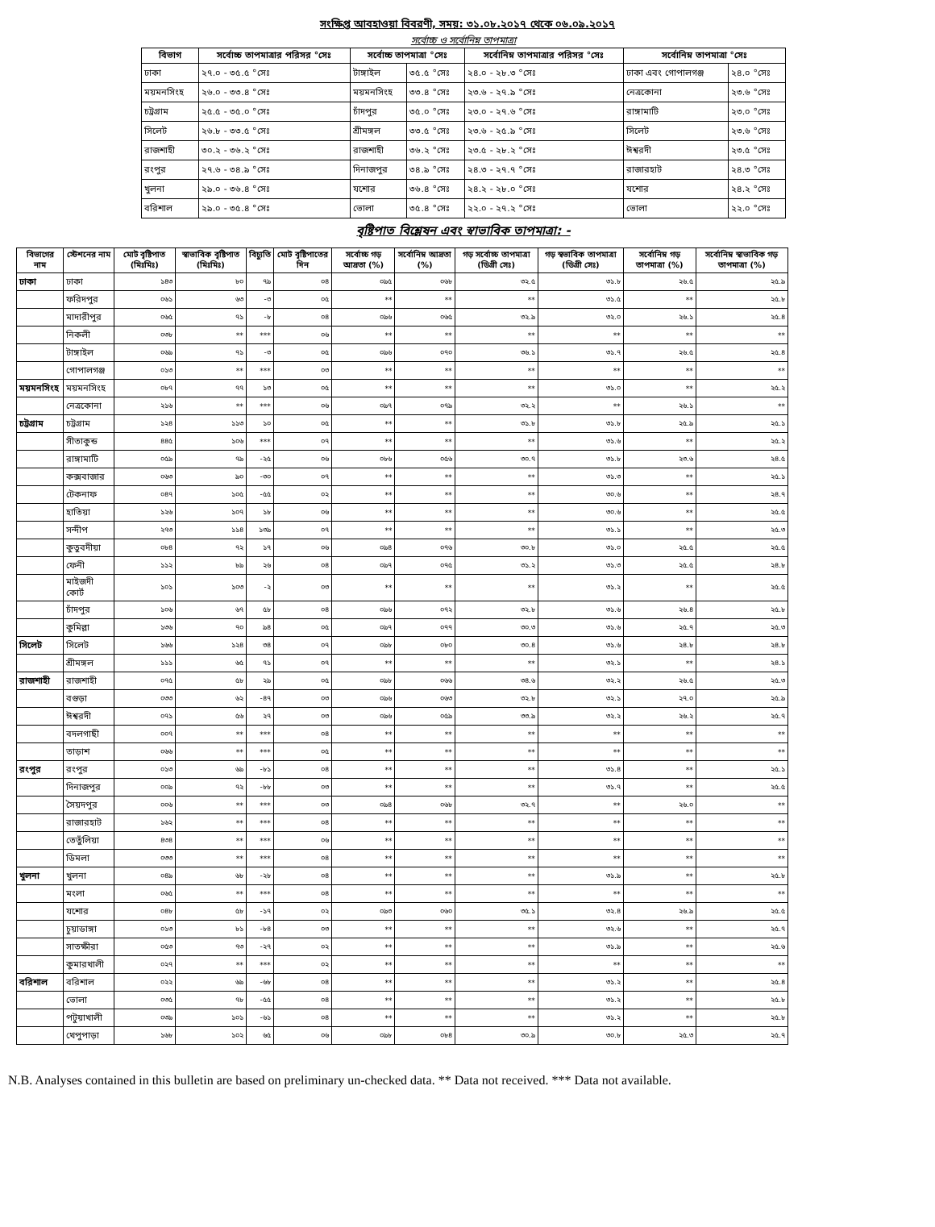সংক্ষিপ্ত আবহাওয়া বিবরণী, সময়: ৩১.০৮.২০১৭ থেকে ০৬.০৯.২০১৭
সর্বোচ্চ ও সর্বোনিম্ন তাপমাত্রা
| বিভাগ | সর্বোচ্চ তাপমাত্রার পরিসর °সেঃ | সর্বোচ্চ তাপমাত্রা °সেঃ | | সর্বোনিম্ন তাপমাত্রার পরিসর °সেঃ | সর্বোনিম্ন তাপমাত্রা °সেঃ | |
| --- | --- | --- | --- | --- | --- | --- |
| ঢাকা | ২৭.০ - ৩৫.৫ °সেঃ | টাঙ্গাইল | ৩৫.৫ °সেঃ | ২৪.০ - ২৮.৩ °সেঃ | ঢাকা এবং গোপালগঞ্জ | ২৪.০ °সেঃ |
| ময়মনসিংহ | ২৬.০ - ৩৩.৪ °সেঃ | ময়মনসিংহ | ৩৩.৪ °সেঃ | ২৩.৬ - ২৭.৯ °সেঃ | নেত্রকোনা | ২৩.৬ °সেঃ |
| চট্রগ্রাম | ২৫.৫ - ৩৫.০ °সেঃ | চাঁদপুর | ৩৫.০ °সেঃ | ২৩.০ - ২৭.৬ °সেঃ | রাঙ্গামাটি | ২৩.০ °সেঃ |
| সিলেট | ২৬.৮ - ৩৩.৫ °সেঃ | শ্রীমঙ্গল | ৩৩.৫ °সেঃ | ২৩.৬ - ২৫.৯ °সেঃ | সিলেট | ২৩.৬ °সেঃ |
| রাজশাহী | ৩০.২ - ৩৬.২ °সেঃ | রাজশাহী | ৩৬.২ °সেঃ | ২৩.৫ - ২৮.২ °সেঃ | ঈশ্বরদী | ২৩.৫ °সেঃ |
| রংপুর | ২৭.৬ - ৩৪.৯ °সেঃ | দিনাজপুর | ৩৪.৯ °সেঃ | ২৪.৩ - ২৭.৭ °সেঃ | রাজারহাট | ২৪.৩ °সেঃ |
| খুলনা | ২৯.০ - ৩৬.৪ °সেঃ | যশোর | ৩৬.৪ °সেঃ | ২৪.২ - ২৮.০ °সেঃ | যশোর | ২৪.২ °সেঃ |
| বরিশাল | ২৯.০ - ৩৫.৪ °সেঃ | ভোলা | ৩৫.৪ °সেঃ | ২২.০ - ২৭.২ °সেঃ | ভোলা | ২২.০ °সেঃ |
বৃষ্টিপাত বিশ্লেষন এবং স্বাভাবিক তাপমাত্রা: -
| বিভাগের নাম | স্টেশনের নাম | মোট বৃষ্টিপাত (মিঃমিঃ) | স্বাভাবিক বৃষ্টিপাত (মিঃমিঃ) | বিচ্যুতি | মোট বৃষ্টিপাতের দিন | সর্বোচ্চ গড় আদ্রতা (%) | সর্বোনিম্ন আদ্রতা (%) | গড় সর্বোচ্চ তাপমাত্রা (ডিগ্রী সেঃ) | গড় স্বভাবিক তাপমাত্রা (ডিগ্রী সেঃ) | সর্বোনিম্ন গড় তাপমাত্রা (%) | সর্বোনিম্ন স্বাভাবিক গড় তাপমাত্রা (%) |
| --- | --- | --- | --- | --- | --- | --- | --- | --- | --- | --- | --- |
| ঢাকা | ঢাকা | ১৪৩ | ৮০ | ৭৯ | ০৪ | ০৯৫ | ০৬৮ | ৩২.৫ | ৩১.৮ | ২৬.৫ | ২৫.৯ |
| | ফরিদপুর | ০৬১ | ৬৩ | -৩ | ০৫ | ** | ** | ** | ৩১.৫ | ** | ২৫.৮ |
| | মাদারীপুর | ০৬৫ | ৭১ | -৮ | ০৪ | ০৯৬ | ০৬৫ | ৩২.৯ | ৩২.০ | ২৬.১ | ২৫.৪ |
| | নিকলী | ০৩৮ | ** | *** | ০৬ | ** | ** | ** | ** | ** | ** |
| | টাঙ্গাইল | ০৬৯ | ৭১ | -৩ | ০৫ | ০৯৬ | ০৭০ | ৩৬.১ | ৩১.৭ | ২৬.৫ | ২৫.৪ |
| | গোপালগঞ্জ | ০১৩ | ** | *** | ০৩ | ** | ** | ** | ** | ** | ** |
| ময়মনসিংহ | ময়মনসিংহ | ০৮৭ | ৭৭ | ১৩ | ০৫ | ** | ** | ** | ৩১.০ | ** | ২৫.২ |
| | নেত্রকোনা | ২১৬ | ** | *** | ০৬ | ০৯৭ | ০৭৯ | ৩২.২ | ** | ২৬.১ | ** |
| চট্টগ্রাম | চট্টগ্রাম | ১২৪ | ১১৩ | ১০ | ০৫ | ** | ** | ৩১.৮ | ৩১.৮ | ২৫.৯ | ২৫.১ |
| | সীতাকুন্ড | ৪৪৫ | ১০৬ | *** | ০৭ | ** | ** | ** | ৩১.৬ | ** | ২৫.২ |
| | রাঙ্গামাটি | ০৫৯ | ৭৯ | -২৫ | ০৬ | ০৮৬ | ০৫৬ | ৩০.৭ | ৩১.৮ | ২৩.৬ | ২৪.৫ |
| | কক্সবাজার | ০৬৩ | ৯০ | -৩০ | ০৭ | ** | ** | ** | ৩১.৩ | ** | ২৫.১ |
| | টেকনাফ | ০৪৭ | ১০৫ | -৫৫ | ০২ | ** | ** | ** | ৩০.৬ | ** | ২৪.৭ |
| | হাতিয়া | ১২৬ | ১০৭ | ১৮ | ০৬ | ** | ** | ** | ৩০.৬ | ** | ২৫.৫ |
| | সন্দীপ | ২৭৩ | ১১৪ | ১৩৯ | ০৭ | ** | ** | ** | ৩১.১ | ** | ২৫.৩ |
| | কুতুবদীয়া | ০৮৪ | ৭২ | ১৭ | ০৬ | ০৯৪ | ০৭৬ | ৩০.৮ | ৩১.০ | ২৫.৫ | ২৫.৫ |
| | ফেনী | ১১২ | ৮৯ | ২৬ | ০৪ | ০৯৭ | ০৭৫ | ৩১.২ | ৩১.৩ | ২৫.৫ | ২৪.৮ |
| | মাইজদী কোর্ট | ১০১ | ১০৩ | -২ | ০৩ | ** | ** | ** | ৩১.২ | ** | ২৫.৫ |
| | চাঁদপুর | ১০৬ | ৬৭ | ৫৮ | ০৪ | ০৯৬ | ০৭২ | ৩২.৮ | ৩১.৬ | ২৬.৪ | ২৫.৮ |
| | কুমিল্লা | ১৩৬ | ৭০ | ৯৪ | ০৫ | ০৯৭ | ০৭৭ | ৩০.৩ | ৩১.৬ | ২৫.৭ | ২৫.৩ |
| সিলেট | সিলেট | ১৬৬ | ১২৪ | ৩৪ | ০৭ | ০৯৮ | ০৮০ | ৩০.৪ | ৩১.৬ | ২৪.৮ | ২৪.৮ |
| | শ্রীমঙ্গল | ১১১ | ৬৫ | ৭১ | ০৭ | ** | ** | ** | ৩২.১ | ** | ২৪.১ |
| রাজশাহী | রাজশাহী | ০৭৫ | ৫৮ | ২৯ | ০৫ | ০৯৮ | ০৬৬ | ৩৪.৬ | ৩২.২ | ২৬.৫ | ২৫.৩ |
| | বগুড়া | ০৩৩ | ৬২ | -৪৭ | ০৩ | ০৯৬ | ০৬৩ | ৩২.৮ | ৩২.১ | ২৭.০ | ২৫.৯ |
| | ঈশ্বরদী | ০৭১ | ৫৬ | ২৭ | ০৩ | ০৯৬ | ০৫৯ | ৩৩.৯ | ৩২.২ | ২৬.২ | ২৫.৭ |
| | বদলগাছী | ০০৭ | ** | *** | ০৪ | ** | ** | ** | ** | ** | ** |
| | তাড়াশ | ০৬৬ | ** | *** | ০৫ | ** | ** | ** | ** | ** | ** |
| রংপুর | রংপুর | ০১৩ | ৬৯ | -৮১ | ০৪ | ** | ** | ** | ৩১.৪ | ** | ২৫.১ |
| | দিনাজপুর | ০০৯ | ৭২ | -৮৮ | ০৩ | ** | ** | ** | ৩১.৭ | ** | ২৫.৫ |
| | সৈয়দপুর | ০০৬ | ** | *** | ০৩ | ০৯৪ | ০৬৮ | ৩২.৭ | ** | ২৬.০ | ** |
| | রাজারহাট | ১৬২ | ** | *** | ০৪ | ** | ** | ** | ** | ** | ** |
| | তেতুঁলিয়া | ৪৩৪ | ** | *** | ০৬ | ** | ** | ** | ** | ** | ** |
| | ডিমলা | ০৩৩ | ** | *** | ০৪ | ** | ** | ** | ** | ** | ** |
| খুলনা | খুলনা | ০৪৯ | ৬৮ | -২৮ | ০৪ | ** | ** | ** | ৩১.৯ | ** | ২৫.৮ |
| | মংলা | ০৬৫ | ** | *** | ০৪ | ** | ** | ** | ** | ** | ** |
| | যশোর | ০৪৮ | ৫৮ | -১৭ | ০২ | ০৯৩ | ০৬০ | ৩৫.১ | ৩২.৪ | ২৬.৯ | ২৫.৫ |
| | চুয়াডাঙ্গা | ০১৩ | ৮১ | -৮৪ | ০৩ | ** | ** | ** | ৩২.৬ | ** | ২৫.৭ |
| | সাতক্ষীরা | ০৫৩ | ৭৩ | -২৭ | ০২ | ** | ** | ** | ৩১.৯ | ** | ২৫.৬ |
| | কুমারখালী | ০২৭ | ** | *** | ০২ | ** | ** | ** | ** | ** | ** |
| বরিশাল | বরিশাল | ০২২ | ৬৯ | -৬৮ | ০৪ | ** | ** | ** | ৩১.২ | ** | ২৫.৪ |
| | ভোলা | ০৩৫ | ৭৮ | -৫৫ | ০৪ | ** | ** | ** | ৩১.২ | ** | ২৫.৮ |
| | পটুয়াখালী | ০৩৯ | ১০১ | -৬১ | ০৪ | ** | ** | ** | ৩১.২ | ** | ২৫.৮ |
| | খেপুপাড়া | ১৬৮ | ১০২ | ৬৫ | ০৬ | ০৯৮ | ০৮৪ | ৩০.৯ | ৩০.৮ | ২৫.৩ | ২৫.৭ |
N.B. Analyses contained in this bulletin are based on preliminary un-checked data. ** Data not received. *** Data not available.